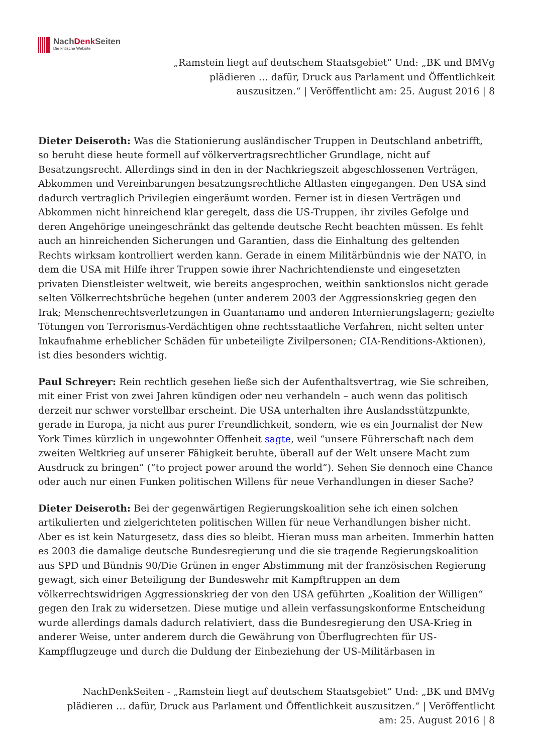NachDenk Seiten
Die kritische Website
„Ramstein liegt auf deutschem Staatsgebiet“ Und: „BK und BMVg
plädieren … dafür, Druck aus Parlament und Öffentlichkeit
auszusitzen.“ | Veröffentlicht am: 25. August 2016 | 8
Dieter Deiseroth: Was die Stationierung ausländischer Truppen in Deutschland anbetrifft, so beruht diese heute formell auf völkervertragsrechtlicher Grundlage, nicht auf Besatzungsrecht. Allerdings sind in den in der Nachkriegszeit abgeschlossenen Verträgen, Abkommen und Vereinbarungen besatzungsrechtliche Altlasten eingegangen. Den USA sind dadurch vertraglich Privilegien eingeräumt worden. Ferner ist in diesen Verträgen und Abkommen nicht hinreichend klar geregelt, dass die US-Truppen, ihr ziviles Gefolge und deren Angehörige uneingeschränkt das geltende deutsche Recht beachten müssen. Es fehlt auch an hinreichenden Sicherungen und Garantien, dass die Einhaltung des geltenden Rechts wirksam kontrolliert werden kann. Gerade in einem Militärbündnis wie der NATO, in dem die USA mit Hilfe ihrer Truppen sowie ihrer Nachrichtendienste und eingesetzten privaten Dienstleister weltweit, wie bereits angesprochen, weithin sanktionslos nicht gerade selten Völkerrechtsbrüche begehen (unter anderem 2003 der Aggressionskrieg gegen den Irak; Menschenrechtsverletzungen in Guantanamo und anderen Internierungslagern; gezielte Tötungen von Terrorismus-Verdächtigen ohne rechtsstaatliche Verfahren, nicht selten unter Inkaufnahme erheblicher Schäden für unbeteiligte Zivilpersonen; CIA-Renditions-Aktionen), ist dies besonders wichtig.
Paul Schreyer: Rein rechtlich gesehen ließe sich der Aufenthaltsvertrag, wie Sie schreiben, mit einer Frist von zwei Jahren kündigen oder neu verhandeln – auch wenn das politisch derzeit nur schwer vorstellbar erscheint. Die USA unterhalten ihre Auslandsstützpunkte, gerade in Europa, ja nicht aus purer Freundlichkeit, sondern, wie es ein Journalist der New York Times kürzlich in ungewohnter Offenheit sagte, weil “unsere Führerschaft nach dem zweiten Weltkrieg auf unserer Fähigkeit beruhte, überall auf der Welt unsere Macht zum Ausdruck zu bringen” (“to project power around the world”). Sehen Sie dennoch eine Chance oder auch nur einen Funken politischen Willens für neue Verhandlungen in dieser Sache?
Dieter Deiseroth: Bei der gegenwärtigen Regierungskoalition sehe ich einen solchen artikulierten und zielgerichteten politischen Willen für neue Verhandlungen bisher nicht. Aber es ist kein Naturgesetz, dass dies so bleibt. Hieran muss man arbeiten. Immerhin hatten es 2003 die damalige deutsche Bundesregierung und die sie tragende Regierungskoalition aus SPD und Bündnis 90/Die Grünen in enger Abstimmung mit der französischen Regierung gewagt, sich einer Beteiligung der Bundeswehr mit Kampftruppen an dem völkerrechtswidrigen Aggressionskrieg der von den USA geführten „Koalition der Willigen“ gegen den Irak zu widersetzen. Diese mutige und allein verfassungskonforme Entscheidung wurde allerdings damals dadurch relativiert, dass die Bundesregierung den USA-Krieg in anderer Weise, unter anderem durch die Gewährung von Überflugrechten für US-Kampfflugzeuge und durch die Duldung der Einbeziehung der US-Militärbasen in
NachDenkSeiten - „Ramstein liegt auf deutschem Staatsgebiet“ Und: „BK und BMVg
plädieren … dafür, Druck aus Parlament und Öffentlichkeit auszusitzen.“ | Veröffentlicht
am: 25. August 2016 | 8